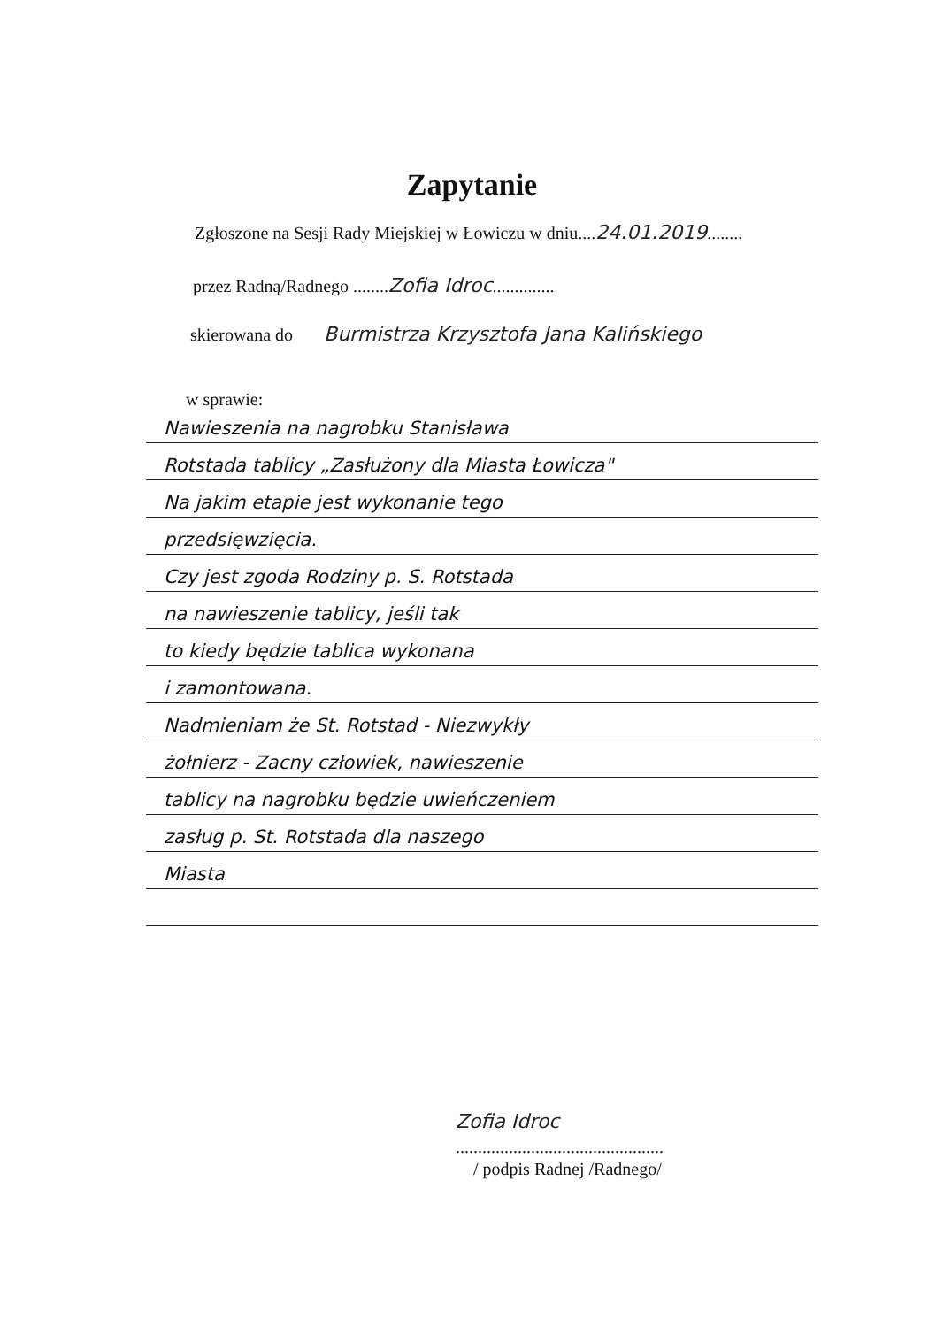Zapytanie
Zgłoszone na Sesji Rady Miejskiej w Łowiczu w dniu....24.01.2019........
przez Radną/Radnego ........Zofia Idroc..............
skierowana do Burmistrza Krzysztofa Jana Kalińskiego
w sprawie:
Nawieszenia na nagrobku Stanisława
Rotstada tablicy „Zasłużony dla Miasta Łowicza"
Na jakim etapie jest wykonanie tego
przedsięwzięcia.
Czy jest zgoda Rodziny p. S. Rotstada
na nawieszenie tablicy, jeśli tak
to kiedy będzie tablica wykonana
i zamontowana.
Nadmieniam że St. Rotstad - Niezwykły
żołnierz - Zacny człowiek, nawieszenie
tablicy na nagrobku będzie uwieńczeniem
zasług p. St. Rotstada dla naszego
Miasta
Zofia Idroc
...............................................
/ podpis Radnej /Radnego/